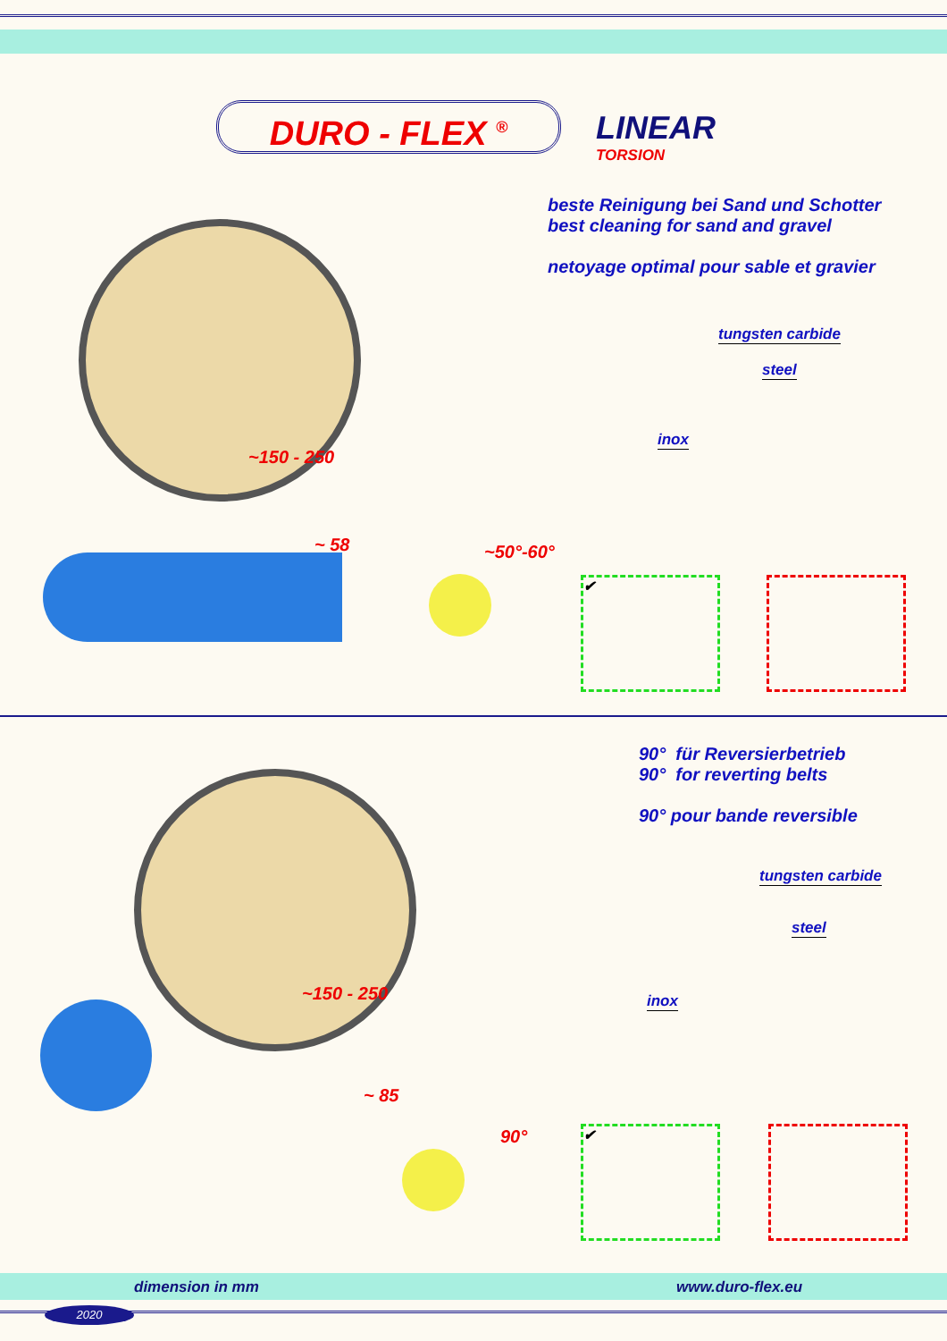DURO - FLEX <sup>®</sup> LINEAR
TORSION
beste Reinigung bei Sand und Schotter
best cleaning for sand and gravel
netoyage optimal pour sable et gravier
tungsten carbide
steel
inox
~150 - 250
~ 58 ~50°-60°
✔
90° für Reversierbetrieb
90° for reverting belts
90° pour bande reversible
tungsten carbide
steel
inox
~150 - 250
~ 85
90° ✔
dimension in mm www.duro-flex.eu
2020